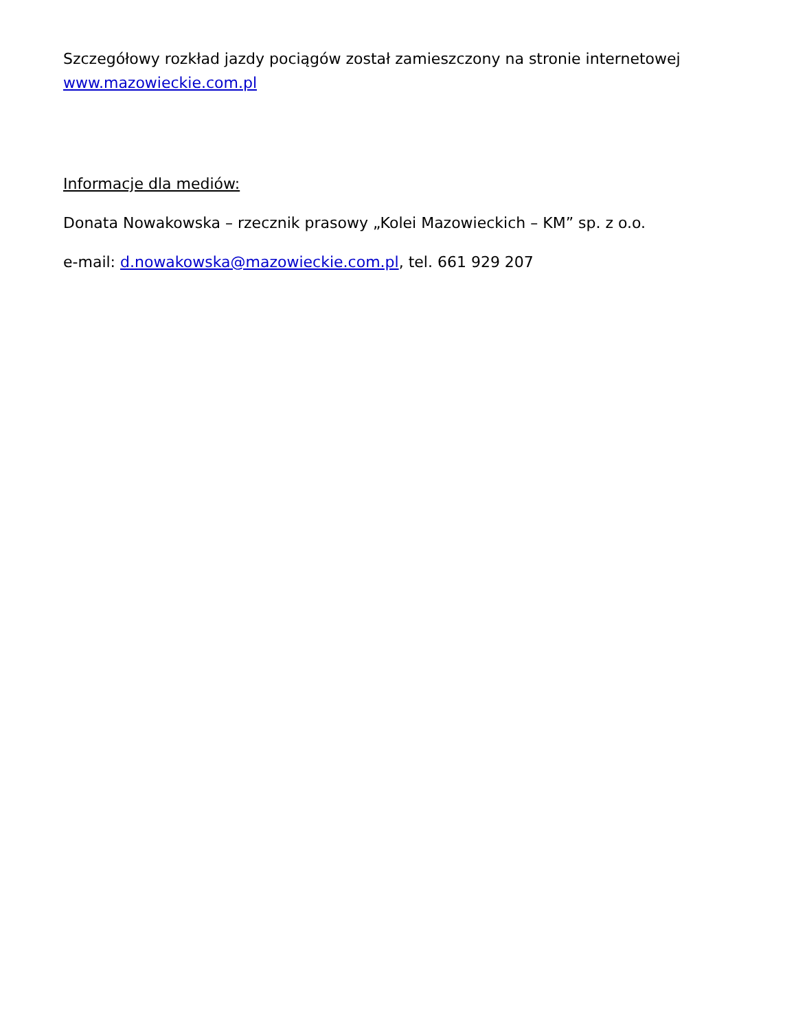Szczegółowy rozkład jazdy pociągów został zamieszczony na stronie internetowej
www.mazowieckie.com.pl
Informacje dla mediów:
Donata Nowakowska – rzecznik prasowy „Kolei Mazowieckich – KM” sp. z o.o.
e-mail: d.nowakowska@mazowieckie.com.pl, tel. 661 929 207